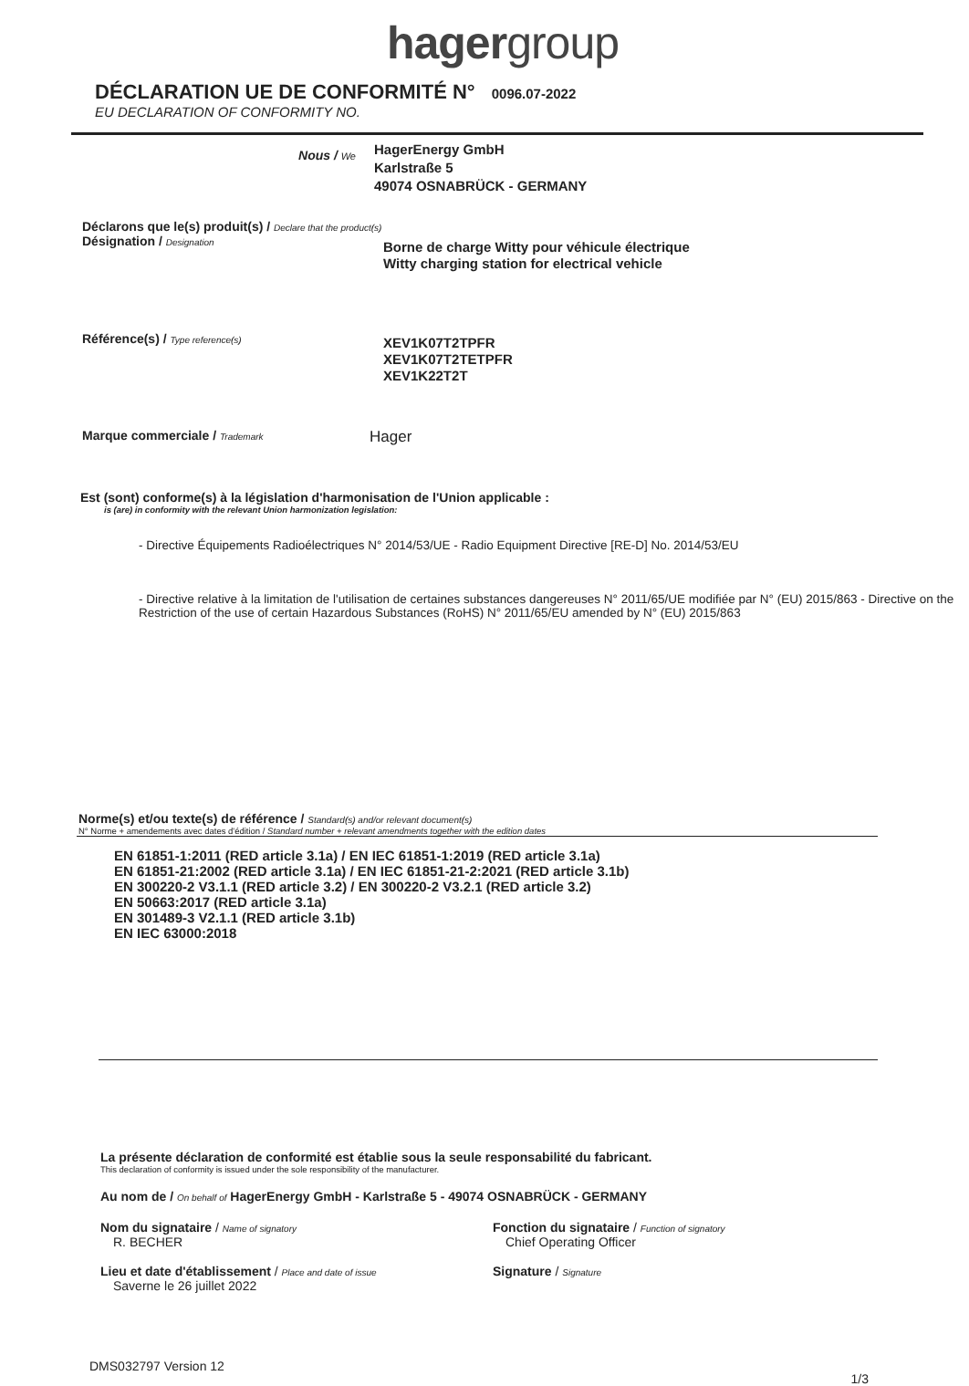hagergroup
DÉCLARATION UE DE CONFORMITÉ N° 0096.07-2022
EU DECLARATION OF CONFORMITY NO.
Nous / We
HagerEnergy GmbH
Karlstraße 5
49074 OSNABRÜCK - GERMANY
Déclarons que le(s) produit(s) / Declare that the product(s)
Désignation / Designation
Borne de charge Witty pour véhicule électrique
Witty charging station for electrical vehicle
Référence(s) / Type reference(s)
XEV1K07T2TPFR
XEV1K07T2TETPFR
XEV1K22T2T
Marque commerciale / Trademark
Hager
Est (sont) conforme(s) à la législation d'harmonisation de l'Union applicable :
is (are) in conformity with the relevant Union harmonization legislation:
- Directive Équipements Radioélectriques N° 2014/53/UE - Radio Equipment Directive [RE-D] No. 2014/53/EU
- Directive relative à la limitation de l'utilisation de certaines substances dangereuses N° 2011/65/UE modifiée par N° (EU) 2015/863 - Directive on the Restriction of the use of certain Hazardous Substances (RoHS) N° 2011/65/EU amended by N° (EU) 2015/863
Norme(s) et/ou texte(s) de référence / Standard(s) and/or relevant document(s)
N° Norme + amendements avec dates d'édition / Standard number + relevant amendments together with the edition dates
EN 61851-1:2011 (RED article 3.1a) / EN IEC 61851-1:2019 (RED article 3.1a)
EN 61851-21:2002 (RED article 3.1a) / EN IEC 61851-21-2:2021 (RED article 3.1b)
EN 300220-2 V3.1.1 (RED article 3.2) / EN 300220-2 V3.2.1 (RED article 3.2)
EN 50663:2017 (RED article 3.1a)
EN 301489-3 V2.1.1 (RED article 3.1b)
EN IEC 63000:2018
La présente déclaration de conformité est établie sous la seule responsabilité du fabricant.
This declaration of conformity is issued under the sole responsibility of the manufacturer.
Au nom de / On behalf of HagerEnergy GmbH - Karlstraße 5 - 49074 OSNABRÜCK - GERMANY
Nom du signataire / Name of signatory
R. BECHER
Lieu et date d'établissement / Place and date of issue
Saverne le 26 juillet 2022
Fonction du signataire / Function of signatory
Chief Operating Officer
Signature / Signature
DMS032797 Version 12 1/3